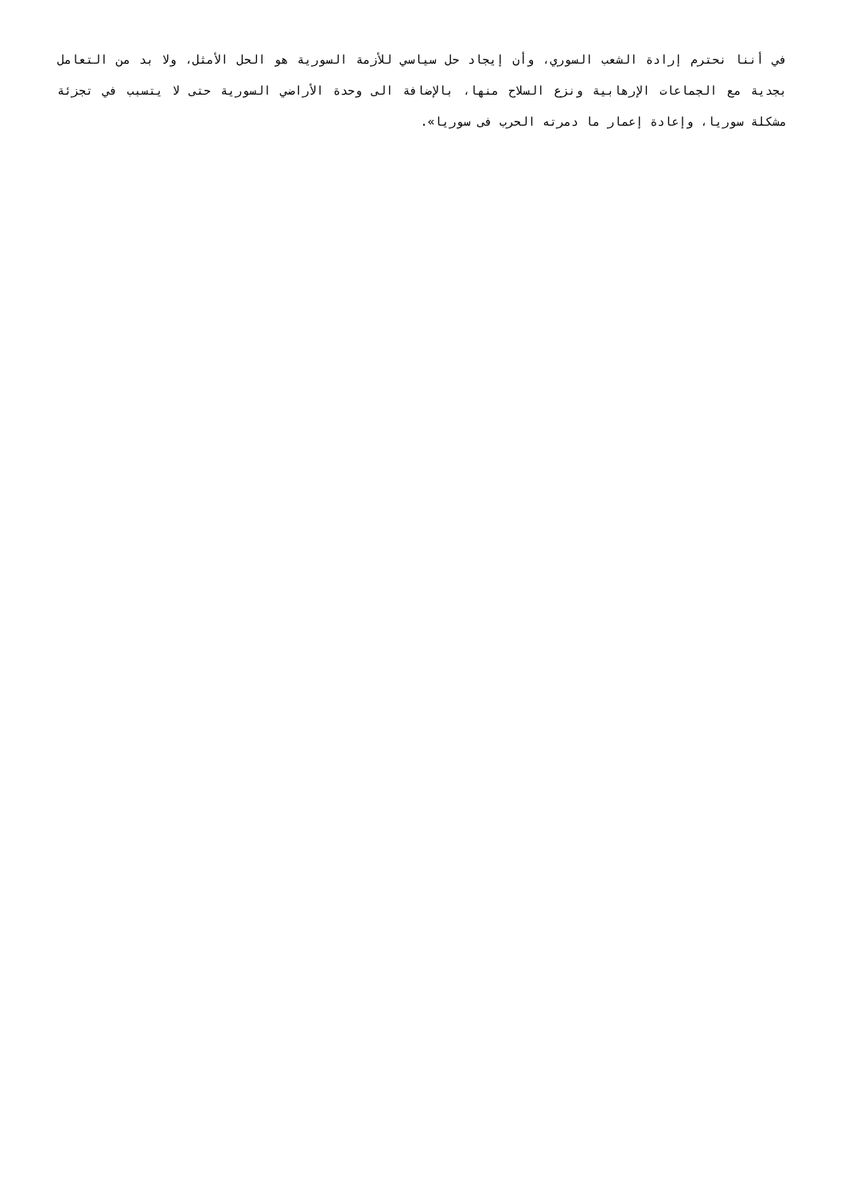في أننا نحترم إرادة الشعب السوري، وأن إيجاد حل سياسي للأزمة السورية هو الحل الأمثل، ولا بد من التعامل بجدية مع الجماعات الإرهابية ونزع السلاح منها، بالإضافة الى وحدة الأراضي السورية حتى لا يتسبب في تجزئة مشكلة سوريا، وإعادة إعمار ما دمرته الحرب فى سوريا».